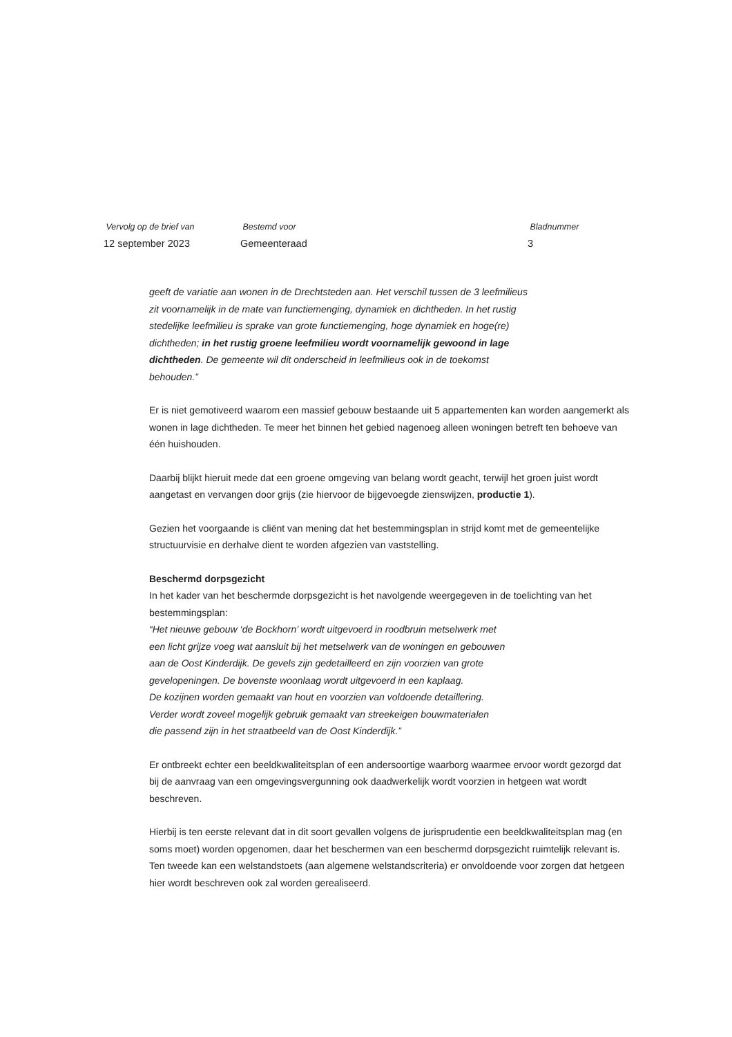Vervolg op de brief van
12 september 2023
Bestemd voor
Gemeenteraad
Bladnummer
3
geeft de variatie aan wonen in de Drechtsteden aan. Het verschil tussen de 3 leefmilieus
zit voornamelijk in de mate van functiemenging, dynamiek en dichtheden. In het rustig
stedelijke leefmilieu is sprake van grote functiemenging, hoge dynamiek en hoge(re)
dichtheden; in het rustig groene leefmilieu wordt voornamelijk gewoond in lage
dichtheden. De gemeente wil dit onderscheid in leefmilieus ook in de toekomst
behouden.”
Er is niet gemotiveerd waarom een massief gebouw bestaande uit 5 appartementen kan worden aangemerkt als wonen in lage dichtheden. Te meer het binnen het gebied nagenoeg alleen woningen betreft ten behoeve van één huishouden.
Daarbij blijkt hieruit mede dat een groene omgeving van belang wordt geacht, terwijl het groen juist wordt aangetast en vervangen door grijs (zie hiervoor de bijgevoegde zienswijzen, productie 1).
Gezien het voorgaande is cliënt van mening dat het bestemmingsplan in strijd komt met de gemeentelijke structuurvisie en derhalve dient te worden afgezien van vaststelling.
Beschermd dorpsgezicht
In het kader van het beschermde dorpsgezicht is het navolgende weergegeven in de toelichting van het bestemmingsplan:
“Het nieuwe gebouw ‘de Bockhorn’ wordt uitgevoerd in roodbruin metselwerk met
een licht grijze voeg wat aansluit bij het metselwerk van de woningen en gebouwen
aan de Oost Kinderdijk. De gevels zijn gedetailleerd en zijn voorzien van grote
gevelopeningen. De bovenste woonlaag wordt uitgevoerd in een kaplaag.
De kozijnen worden gemaakt van hout en voorzien van voldoende detaillering.
Verder wordt zoveel mogelijk gebruik gemaakt van streekeigen bouwmaterialen
die passend zijn in het straatbeeld van de Oost Kinderdijk.”
Er ontbreekt echter een beeldkwaliteitsplan of een andersoortige waarborg waarmee ervoor wordt gezorgd dat bij de aanvraag van een omgevingsvergunning ook daadwerkelijk wordt voorzien in hetgeen wat wordt beschreven.
Hierbij is ten eerste relevant dat in dit soort gevallen volgens de jurisprudentie een beeldkwaliteitsplan mag (en soms moet) worden opgenomen, daar het beschermen van een beschermd dorpsgezicht ruimtelijk relevant is. Ten tweede kan een welstandstoets (aan algemene welstandscriteria) er onvoldoende voor zorgen dat hetgeen hier wordt beschreven ook zal worden gerealiseerd.